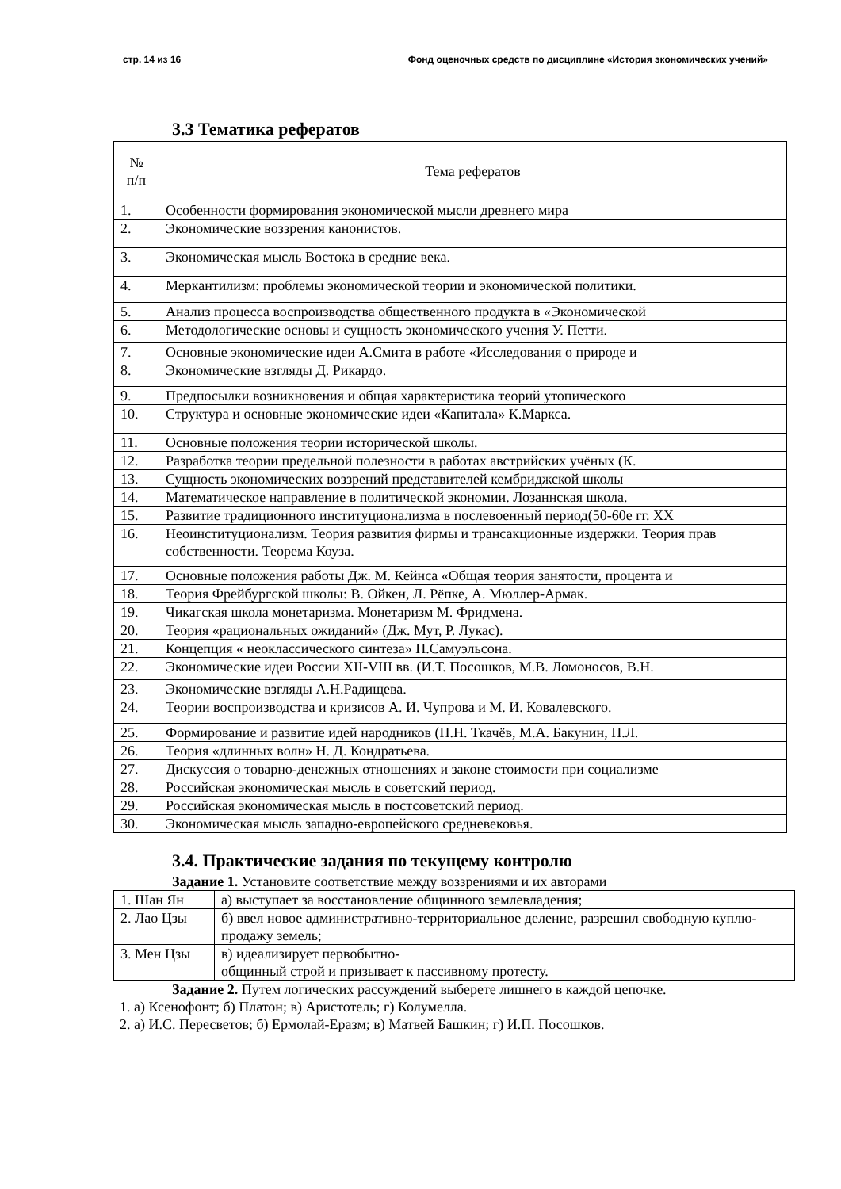стр. 14 из 16 Фонд оценочных средств по дисциплине «История экономических учений»
3.3 Тематика рефератов
| № п/п | Тема рефератов |
| --- | --- |
| 1. | Особенности формирования экономической мысли древнего мира |
| 2. | Экономические воззрения канонистов. |
| 3. | Экономическая мысль Востока в средние века. |
| 4. | Меркантилизм: проблемы экономической теории и экономической политики. |
| 5. | Анализ процесса воспроизводства общественного продукта в «Экономической |
| 6. | Методологические основы и сущность экономического учения У. Петти. |
| 7. | Основные экономические идеи А.Смита в работе «Исследования о природе и |
| 8. | Экономические взгляды Д. Рикардо. |
| 9. | Предпосылки возникновения и общая характеристика теорий утопического |
| 10. | Структура и основные экономические идеи «Капитала» К.Маркса. |
| 11. | Основные положения теории исторической школы. |
| 12. | Разработка теории предельной полезности в работах австрийских учёных (К. |
| 13. | Сущность экономических воззрений представителей кембриджской школы |
| 14. | Математическое направление в политической экономии. Лозаннская школа. |
| 15. | Развитие традиционного институционализма в послевоенный период(50-60е гг. XX |
| 16. | Неоинституционализм. Теория развития фирмы и трансакционные издержки. Теория прав собственности. Теорема Коуза. |
| 17. | Основные положения работы Дж. М. Кейнса «Общая теория занятости, процента и |
| 18. | Теория Фрейбургской школы: В. Ойкен, Л. Рёпке, А. Мюллер-Армак. |
| 19. | Чикагская школа монетаризма. Монетаризм М. Фридмена. |
| 20. | Теория «рациональных ожиданий» (Дж. Мут, Р. Лукас). |
| 21. | Концепция « неоклассического синтеза» П.Самуэльсона. |
| 22. | Экономические идеи России XII-VIII вв. (И.Т. Посошков, М.В. Ломоносов, В.Н. |
| 23. | Экономические взгляды А.Н.Радищева. |
| 24. | Теории воспроизводства и кризисов А. И. Чупрова и М. И. Ковалевского. |
| 25. | Формирование и развитие идей народников (П.Н. Ткачёв, М.А. Бакунин, П.Л. |
| 26. | Теория «длинных волн» Н. Д. Кондратьева. |
| 27. | Дискуссия о товарно-денежных отношениях и законе стоимости при социализме |
| 28. | Российская экономическая мысль в советский период. |
| 29. | Российская экономическая мысль в постсоветский период. |
| 30. | Экономическая мысль западно-европейского средневековья. |
3.4. Практические задания по текущему контролю
Задание 1. Установите соответствие между воззрениями и их авторами
| 1. Шан Ян | а) выступает за восстановление общинного землевладения; |
| 2. Лао Цзы | б) ввел новое административно-территориальное деление, разрешил свободную куплю-продажу земель; |
| 3. Мен Цзы | в) идеализирует первобытно- общинный строй и призывает к пассивному протесту. |
Задание 2. Путем логических рассуждений выберете лишнего в каждой цепочке.
1. а) Ксенофонт; б) Платон; в) Аристотель; г) Колумелла.
2. а) И.С. Пересветов; б) Ермолай-Еразм; в) Матвей Башкин; г) И.П. Посошков.